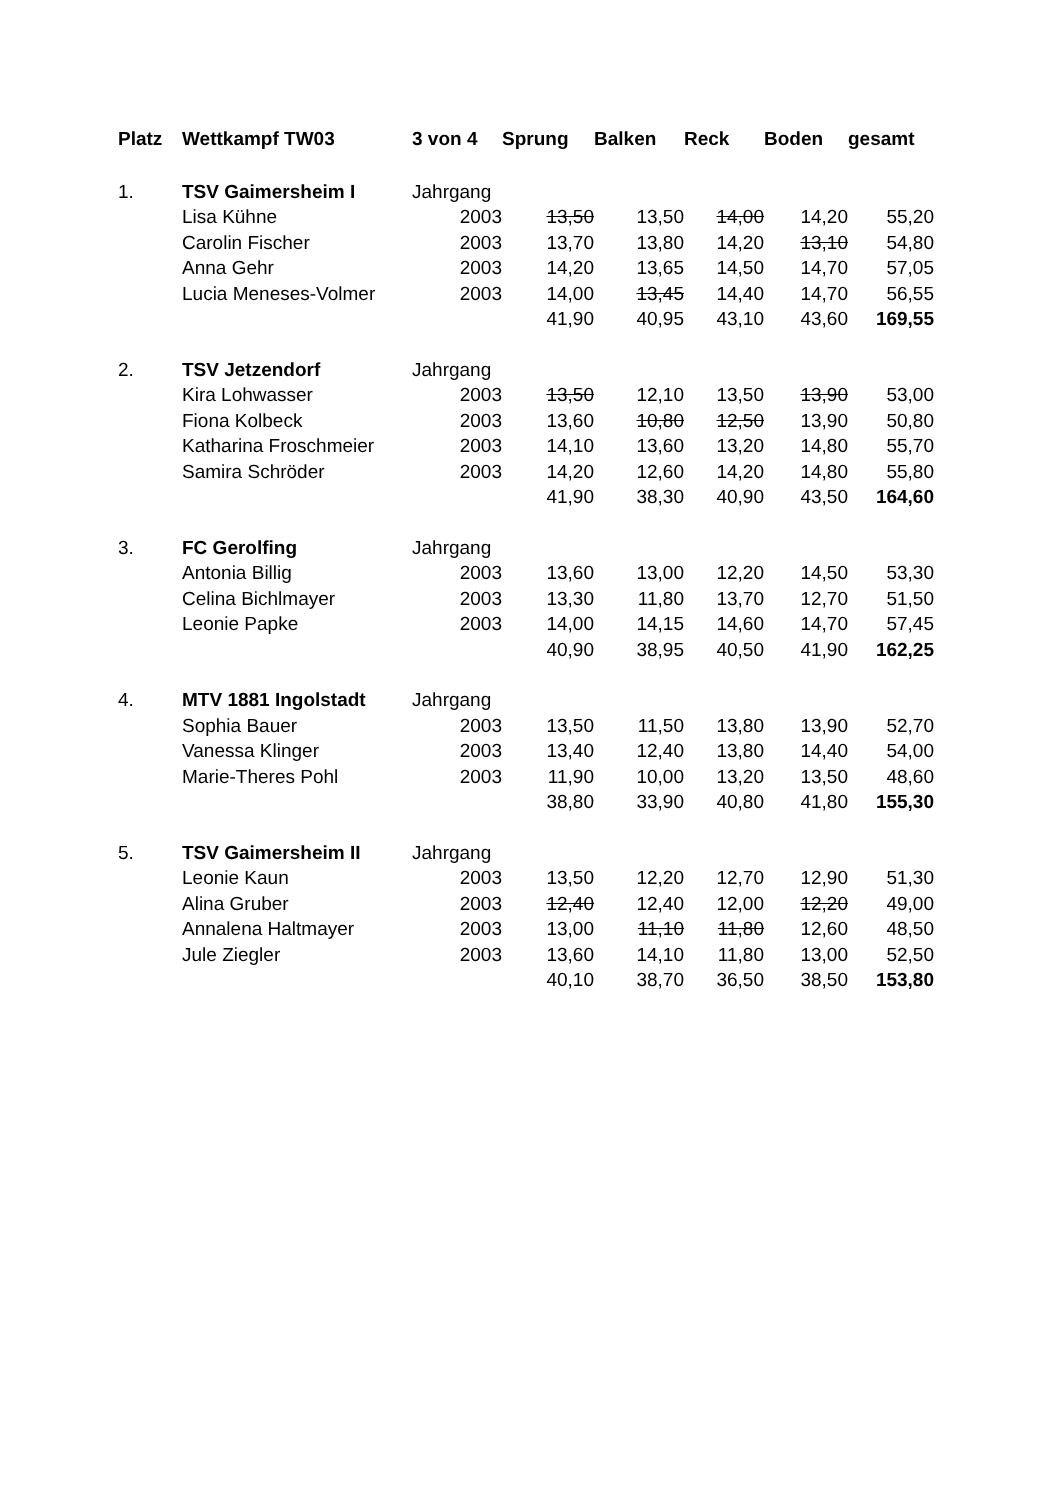| Platz | Wettkampf TW03 | 3 von 4 | Sprung | Balken | Reck | Boden | gesamt |
| --- | --- | --- | --- | --- | --- | --- | --- |
| 1. | TSV Gaimersheim I | Jahrgang | | | | | |
| | Lisa Kühne | 2003 | 13,50 | 13,50 | 14,00 | 14,20 | 55,20 |
| | Carolin Fischer | 2003 | 13,70 | 13,80 | 14,20 | 13,10 | 54,80 |
| | Anna Gehr | 2003 | 14,20 | 13,65 | 14,50 | 14,70 | 57,05 |
| | Lucia Meneses-Volmer | 2003 | 14,00 | 13,45 | 14,40 | 14,70 | 56,55 |
| | | | 41,90 | 40,95 | 43,10 | 43,60 | 169,55 |
| 2. | TSV Jetzendorf | Jahrgang | | | | | |
| | Kira Lohwasser | 2003 | 13,50 | 12,10 | 13,50 | 13,90 | 53,00 |
| | Fiona Kolbeck | 2003 | 13,60 | 10,80 | 12,50 | 13,90 | 50,80 |
| | Katharina Froschmeier | 2003 | 14,10 | 13,60 | 13,20 | 14,80 | 55,70 |
| | Samira Schröder | 2003 | 14,20 | 12,60 | 14,20 | 14,80 | 55,80 |
| | | | 41,90 | 38,30 | 40,90 | 43,50 | 164,60 |
| 3. | FC Gerolfing | Jahrgang | | | | | |
| | Antonia Billig | 2003 | 13,60 | 13,00 | 12,20 | 14,50 | 53,30 |
| | Celina Bichlmayer | 2003 | 13,30 | 11,80 | 13,70 | 12,70 | 51,50 |
| | Leonie Papke | 2003 | 14,00 | 14,15 | 14,60 | 14,70 | 57,45 |
| | | | 40,90 | 38,95 | 40,50 | 41,90 | 162,25 |
| 4. | MTV 1881 Ingolstadt | Jahrgang | | | | | |
| | Sophia Bauer | 2003 | 13,50 | 11,50 | 13,80 | 13,90 | 52,70 |
| | Vanessa Klinger | 2003 | 13,40 | 12,40 | 13,80 | 14,40 | 54,00 |
| | Marie-Theres Pohl | 2003 | 11,90 | 10,00 | 13,20 | 13,50 | 48,60 |
| | | | 38,80 | 33,90 | 40,80 | 41,80 | 155,30 |
| 5. | TSV Gaimersheim II | Jahrgang | | | | | |
| | Leonie Kaun | 2003 | 13,50 | 12,20 | 12,70 | 12,90 | 51,30 |
| | Alina Gruber | 2003 | 12,40 | 12,40 | 12,00 | 12,20 | 49,00 |
| | Annalena Haltmayer | 2003 | 13,00 | 11,10 | 11,80 | 12,60 | 48,50 |
| | Jule Ziegler | 2003 | 13,60 | 14,10 | 11,80 | 13,00 | 52,50 |
| | | | 40,10 | 38,70 | 36,50 | 38,50 | 153,80 |